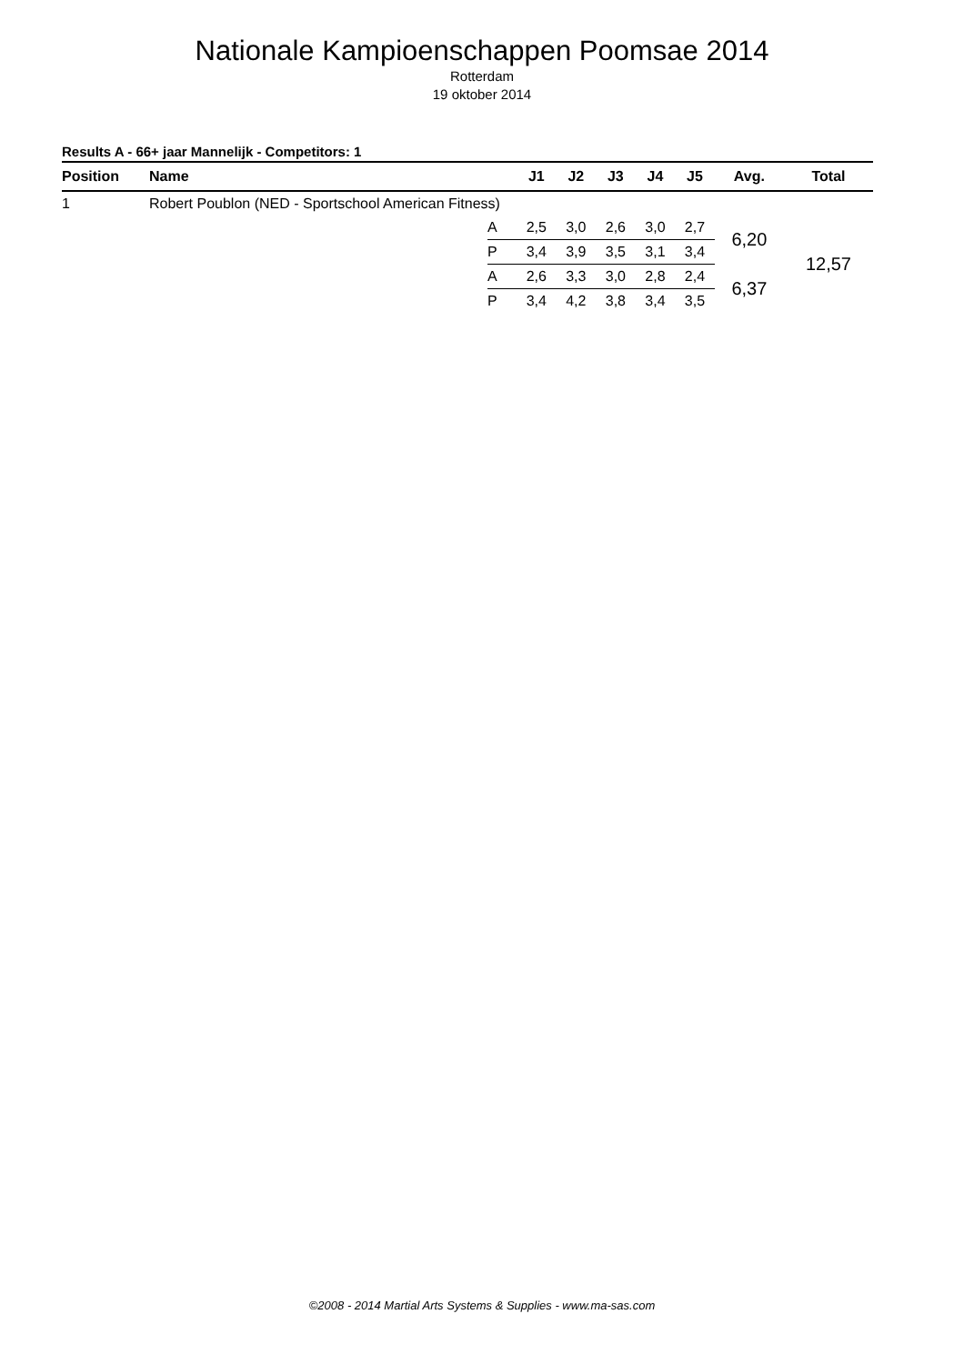Nationale Kampioenschappen Poomsae 2014
Rotterdam
19 oktober 2014
Results A - 66+ jaar Mannelijk - Competitors: 1
| Position | Name | | J1 | J2 | J3 | J4 | J5 | Avg. | Total |
| --- | --- | --- | --- | --- | --- | --- | --- | --- | --- |
| 1 | Robert Poublon (NED - Sportschool American Fitness) | | | | | | | | |
| | | A | 2,5 | 3,0 | 2,6 | 3,0 | 2,7 | 6,20 | 12,57 |
| | | P | 3,4 | 3,9 | 3,5 | 3,1 | 3,4 | | |
| | | A | 2,6 | 3,3 | 3,0 | 2,8 | 2,4 | 6,37 | |
| | | P | 3,4 | 4,2 | 3,8 | 3,4 | 3,5 | | |
©2008 - 2014 Martial Arts Systems & Supplies - www.ma-sas.com